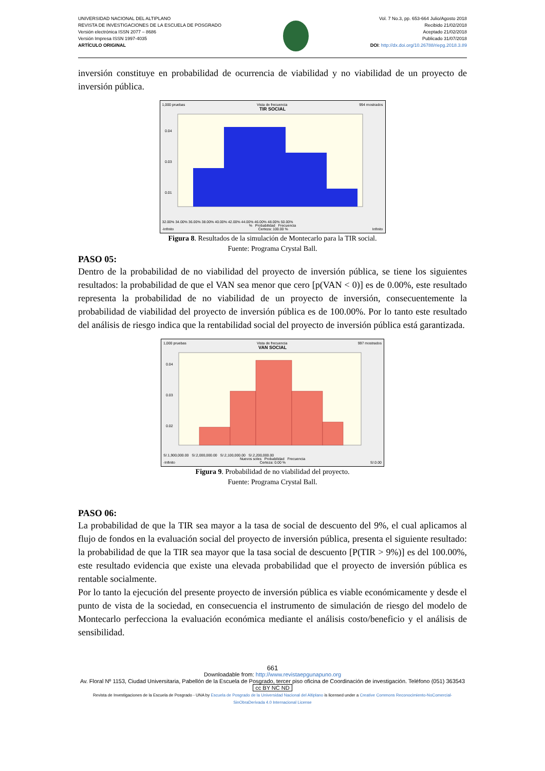UNIVERSIDAD NACIONAL DEL ALTIPLANO
REVISTA DE INVESTIGACIONES DE LA ESCUELA DE POSGRADO
Versión electrónica ISSN 2077 – 8686
Versión Impresa ISSN 1997-4035
ARTÍCULO ORIGINAL
Vol. 7 No.3, pp. 653-664 Julio/Agosto 2018
Recibido 21/02/2018
Aceptado 21/02/2018
Publicado 31/07/2018
DOI: http://dx.doi.org/10.26788/riepg.2018.3.89
inversión constituye en probabilidad de ocurrencia de viabilidad y no viabilidad de un proyecto de inversión pública.
1,000 pruebas Vista de frecuencia 994 mostrados
TIR SOCIAL
0.04
0.03
0.01
32.00% 34.00% 36.00% 38.00% 40.00% 42.00% 44.00% 46.00% 48.00% 50.00%
% Probabilidad Frecuencia
-Infinito Certeza: 100.00 % Infinito
Figura 8. Resultados de la simulación de Montecarlo para la TIR social.
Fuente: Programa Crystal Ball.
PASO 05:
Dentro de la probabilidad de no viabilidad del proyecto de inversión pública, se tiene los siguientes resultados: la probabilidad de que el VAN sea menor que cero [p(VAN < 0)] es de 0.00%, este resultado representa la probabilidad de no viabilidad de un proyecto de inversión, consecuentemente la probabilidad de viabilidad del proyecto de inversión pública es de 100.00%. Por lo tanto este resultado del análisis de riesgo indica que la rentabilidad social del proyecto de inversión pública está garantizada.
1,000 pruebas Vista de frecuencia 997 mostrados
VAN SOCIAL
0.04
0.03
0.02
S/.1,900,000.00 S/.2,000,000.00 S/.2,100,000.00 S/.2,200,000.00
Nuevos soles Probabilidad Frecuencia
-Infinito Certeza: 0.00 % S/.0.00
Figura 9. Probabilidad de no viabilidad del proyecto.
Fuente: Programa Crystal Ball.
PASO 06:
La probabilidad de que la TIR sea mayor a la tasa de social de descuento del 9%, el cual aplicamos al flujo de fondos en la evaluación social del proyecto de inversión pública, presenta el siguiente resultado: la probabilidad de que la TIR sea mayor que la tasa social de descuento [P(TIR > 9%)] es del 100.00%, este resultado evidencia que existe una elevada probabilidad que el proyecto de inversión pública es rentable socialmente.
Por lo tanto la ejecución del presente proyecto de inversión pública es viable económicamente y desde el punto de vista de la sociedad, en consecuencia el instrumento de simulación de riesgo del modelo de Montecarlo perfecciona la evaluación económica mediante el análisis costo/beneficio y el análisis de sensibilidad.
661
Downloadable from: http://www.revistaepgunapuno.org
Av. Floral Nº 1153, Ciudad Universitaria, Pabellón de la Escuela de Posgrado, tercer piso oficina de Coordinación de investigación. Teléfono (051) 363543
cc BY NC ND
Revista de Investigaciones de la Escuela de Posgrado - UNA by Escuela de Posgrado de la Universidad Nacional del Altiplano is licensed under a Creative Commons Reconocimiento-NoComercial-SinObraDerivada 4.0 Internacional License